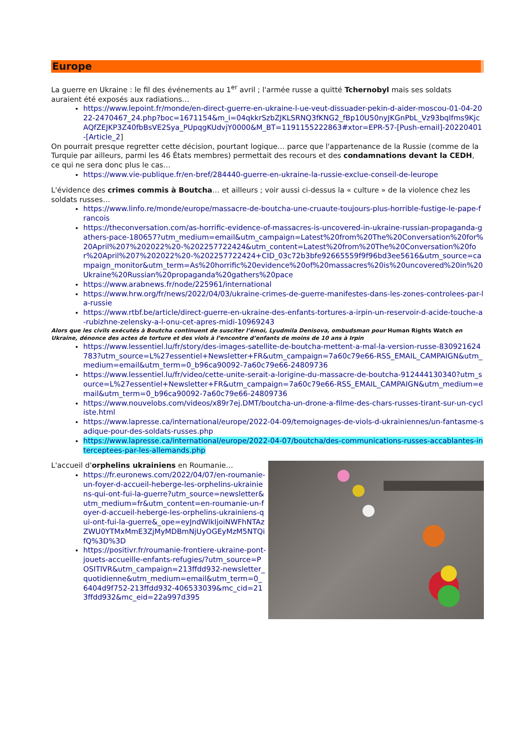Europe
La guerre en Ukraine : le fil des événements au 1<sup>er</sup> avril ; l'armée russe a quitté Tchernobyl mais ses soldats auraient été exposés aux radiations…
https://www.lepoint.fr/monde/en-direct-guerre-en-ukraine-l-ue-veut-dissuader-pekin-d-aider-moscou-01-04-2022-2470467_24.php?boc=1671154&m_i=04qkkrSzbZJKLSRNQ3fKNG2_fBp10U50nyJKGnPbL_Vz93bqIfms9KjcAQfZEJKP3Z40fbBsVE2Sya_PUpqgKUdvjY0000&M_BT=1191155222863#xtor=EPR-57-[Push-email]-20220401-[Article_2]
On pourrait presque regretter cette décision, pourtant logique… parce que l'appartenance de la Russie (comme de la Turquie par ailleurs, parmi les 46 États membres) permettait des recours et des condamnations devant la CEDH, ce qui ne sera donc plus le cas…
https://www.vie-publique.fr/en-bref/284440-guerre-en-ukraine-la-russie-exclue-conseil-de-leurope
L'évidence des crimes commis à Boutcha… et ailleurs ; voir aussi ci-dessus la « culture » de la violence chez les soldats russes…
https://www.linfo.re/monde/europe/massacre-de-boutcha-une-cruaute-toujours-plus-horrible-fustige-le-pape-francois
https://theconversation.com/as-horrific-evidence-of-massacres-is-uncovered-in-ukraine-russian-propaganda-gathers-pace-180657?utm_medium=email&utm_campaign=Latest%20from%20The%20Conversation%20for%20April%207%202022%20-%202257722424&utm_content=Latest%20from%20The%20Conversation%20for%20April%207%202022%20-%202257722424+CID_03c72b3bfe92665559f9f96bd3ee5616&utm_source=campaign_monitor&utm_term=As%20horrific%20evidence%20of%20massacres%20is%20uncovered%20in%20Ukraine%20Russian%20propaganda%20gathers%20pace
https://www.arabnews.fr/node/225961/international
https://www.hrw.org/fr/news/2022/04/03/ukraine-crimes-de-guerre-manifestes-dans-les-zones-controlees-par-la-russie
https://www.rtbf.be/article/direct-guerre-en-ukraine-des-enfants-tortures-a-irpin-un-reservoir-d-acide-touche-a-rubizhne-zelensky-a-l-onu-cet-apres-midi-10969243
Alors que les civils exécutés à Boutcha continuent de susciter l’émoi, Lyudmila Denisova, ombudsman pour Human Rights Watch en Ukraine, dénonce des actes de torture et des viols à l’encontre d’enfants de moins de 10 ans à Irpin
https://www.lessentiel.lu/fr/story/des-images-satellite-de-boutcha-mettent-a-mal-la-version-russe-830921624783?utm_source=L%27essentiel+Newsletter+FR&utm_campaign=7a60c79e66-RSS_EMAIL_CAMPAIGN&utm_medium=email&utm_term=0_b96ca90092-7a60c79e66-24809736
https://www.lessentiel.lu/fr/video/cette-unite-serait-a-lorigine-du-massacre-de-boutcha-912444130340?utm_source=L%27essentiel+Newsletter+FR&utm_campaign=7a60c79e66-RSS_EMAIL_CAMPAIGN&utm_medium=email&utm_term=0_b96ca90092-7a60c79e66-24809736
https://www.nouvelobs.com/videos/x89r7ej.DMT/boutcha-un-drone-a-filme-des-chars-russes-tirant-sur-un-cycliste.html
https://www.lapresse.ca/international/europe/2022-04-09/temoignages-de-viols-d-ukrainiennes/un-fantasme-sadique-pour-des-soldats-russes.php
https://www.lapresse.ca/international/europe/2022-04-07/boutcha/des-communications-russes-accablantes-interceptees-par-les-allemands.php
L'accueil d'orphelins ukrainiens en Roumanie…
https://fr.euronews.com/2022/04/07/en-roumanie-un-foyer-d-accueil-heberge-les-orphelins-ukrainiens-qui-ont-fui-la-guerre?utm_source=newsletter&utm_medium=fr&utm_content=en-roumanie-un-foyer-d-accueil-heberge-les-orphelins-ukrainiens-qui-ont-fui-la-guerre&_ope=eyJndWlkIjoiNWFhNTAzZWU0YTMxMmE3ZjMyMDBmNjUyOGEyMzM5NTQifQ%3D%3D
https://positivr.fr/roumanie-frontiere-ukraine-pont-jouets-accueille-enfants-refugies/?utm_source=POSITIVR&utm_campaign=213ffdd932-newsletter_quotidienne&utm_medium=email&utm_term=0_6404d9f752-213ffdd932-406533039&mc_cid=213ffdd932&mc_eid=22a997d395